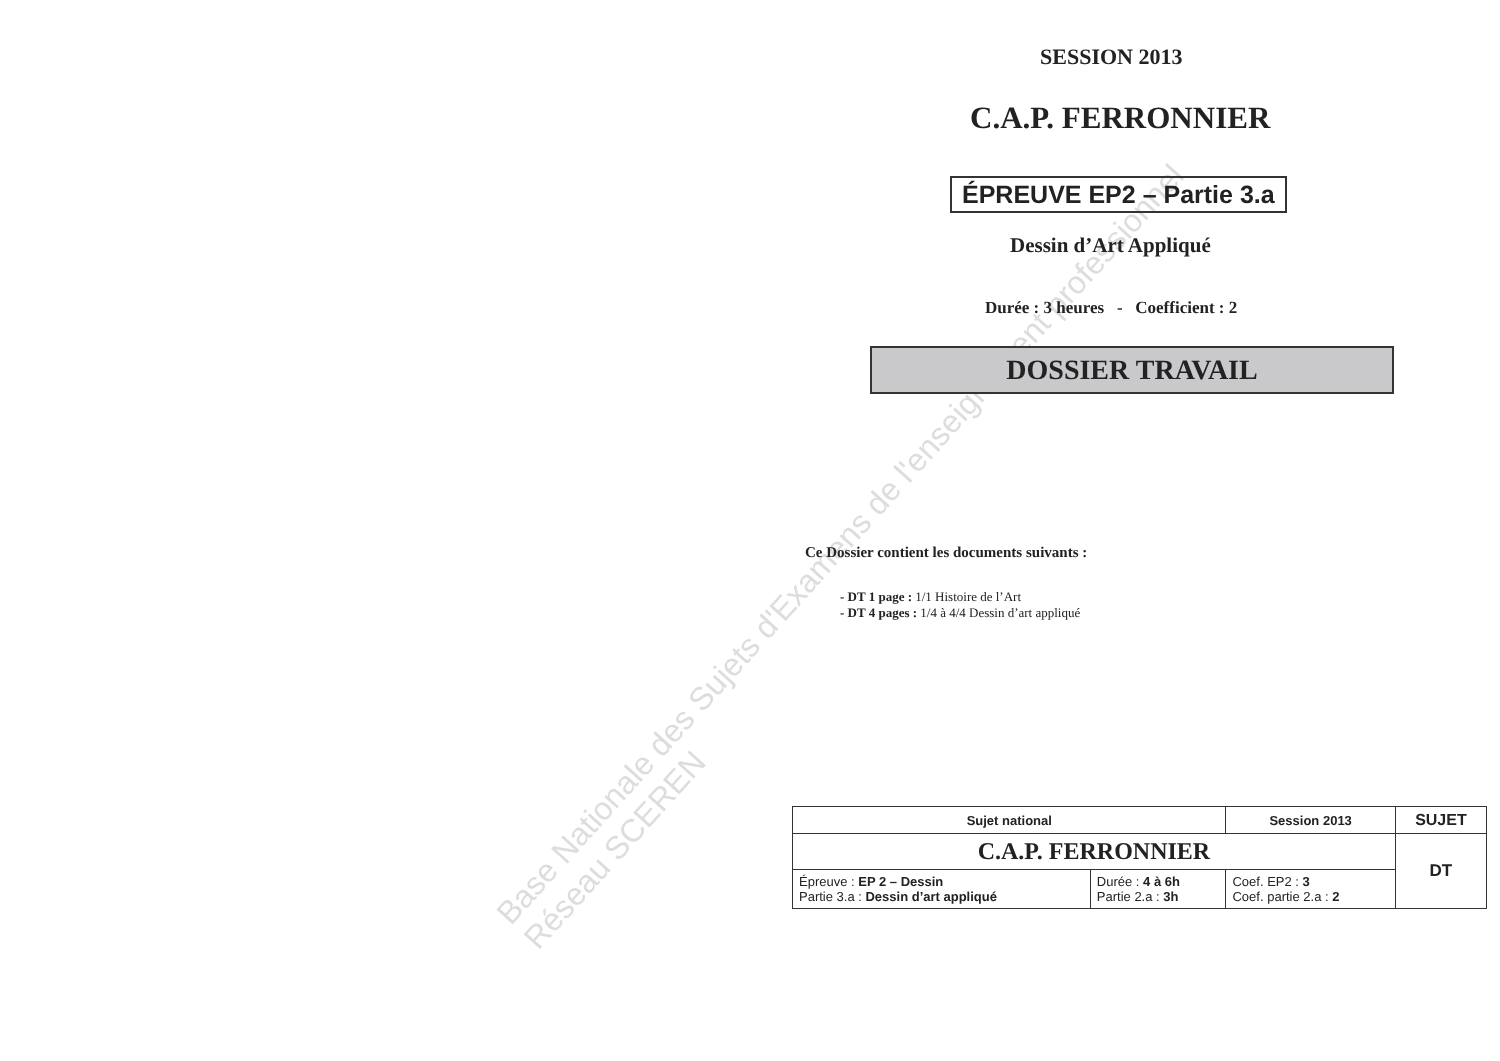Base Nationale des Sujets d'Examens de l'enseignement professionnel
Réseau SCEREN
SESSION 2013
C.A.P. FERRONNIER
ÉPREUVE EP2 – Partie 3.a
Dessin d’Art Appliqué
Durée : 3 heures - Coefficient : 2
DOSSIER TRAVAIL
Ce Dossier contient les documents suivants :
- DT 1 page : 1/1 Histoire de l’Art
- DT 4 pages : 1/4 à 4/4 Dessin d’art appliqué
| Sujet national | | Session 2013 | SUJET |
| C.A.P. FERRONNIER | | | DT |
| Épreuve : EP 2 – Dessin Partie 3.a : Dessin d’art appliqué | Durée : 4 à 6h Partie 2.a : 3h | Coef. EP2 : 3 Coef. partie 2.a : 2 | |